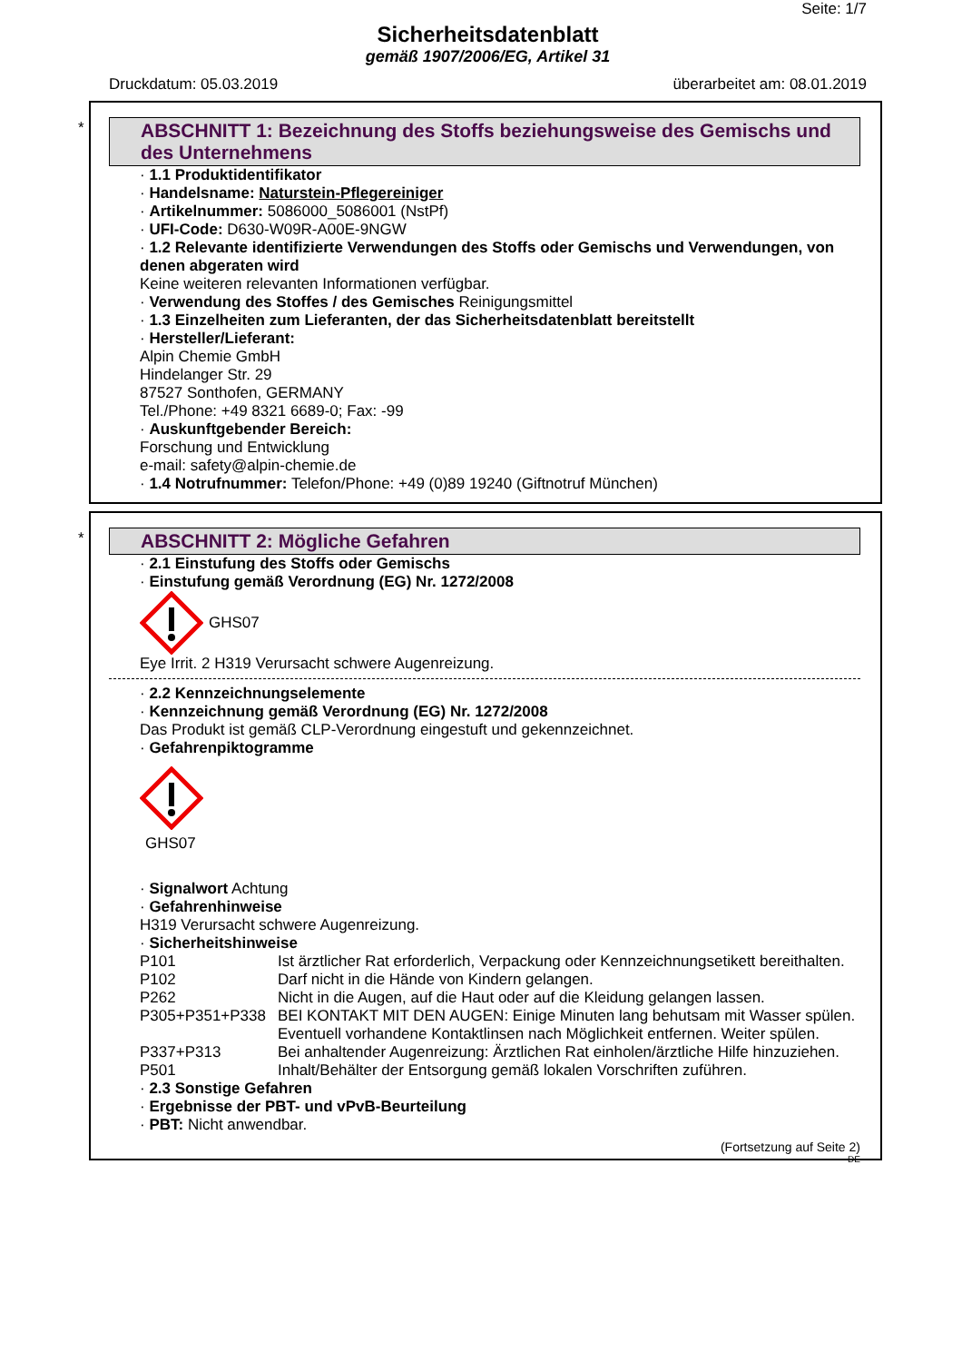Seite: 1/7
Sicherheitsdatenblatt
gemäß 1907/2006/EG, Artikel 31
Druckdatum: 05.03.2019 überarbeitet am: 08.01.2019
*
ABSCHNITT 1: Bezeichnung des Stoffs beziehungsweise des Gemischs und des Unternehmens
· 1.1 Produktidentifikator
· Handelsname: Naturstein-Pflegereiniger
· Artikelnummer: 5086000_5086001 (NstPf)
· UFI-Code: D630-W09R-A00E-9NGW
· 1.2 Relevante identifizierte Verwendungen des Stoffs oder Gemischs und Verwendungen, von denen abgeraten wird
Keine weiteren relevanten Informationen verfügbar.
· Verwendung des Stoffes / des Gemisches Reinigungsmittel
· 1.3 Einzelheiten zum Lieferanten, der das Sicherheitsdatenblatt bereitstellt
· Hersteller/Lieferant:
Alpin Chemie GmbH
Hindelanger Str. 29
87527 Sonthofen, GERMANY
Tel./Phone: +49 8321 6689-0; Fax: -99
· Auskunftgebender Bereich:
Forschung und Entwicklung
e-mail: safety@alpin-chemie.de
· 1.4 Notrufnummer: Telefon/Phone: +49 (0)89 19240 (Giftnotruf München)
*
ABSCHNITT 2: Mögliche Gefahren
· 2.1 Einstufung des Stoffs oder Gemischs
· Einstufung gemäß Verordnung (EG) Nr. 1272/2008
GHS07
Eye Irrit. 2 H319 Verursacht schwere Augenreizung.
· 2.2 Kennzeichnungselemente
· Kennzeichnung gemäß Verordnung (EG) Nr. 1272/2008
Das Produkt ist gemäß CLP-Verordnung eingestuft und gekennzeichnet.
· Gefahrenpiktogramme
GHS07
· Signalwort Achtung
· Gefahrenhinweise
H319 Verursacht schwere Augenreizung.
· Sicherheitshinweise
| P101 | Ist ärztlicher Rat erforderlich, Verpackung oder Kennzeichnungsetikett bereithalten. |
| P102 | Darf nicht in die Hände von Kindern gelangen. |
| P262 | Nicht in die Augen, auf die Haut oder auf die Kleidung gelangen lassen. |
| P305+P351+P338 | BEI KONTAKT MIT DEN AUGEN: Einige Minuten lang behutsam mit Wasser spülen. Eventuell vorhandene Kontaktlinsen nach Möglichkeit entfernen. Weiter spülen. |
| P337+P313 | Bei anhaltender Augenreizung: Ärztlichen Rat einholen/ärztliche Hilfe hinzuziehen. |
| P501 | Inhalt/Behälter der Entsorgung gemäß lokalen Vorschriften zuführen. |
· 2.3 Sonstige Gefahren
· Ergebnisse der PBT- und vPvB-Beurteilung
· PBT: Nicht anwendbar.
(Fortsetzung auf Seite 2)
DE